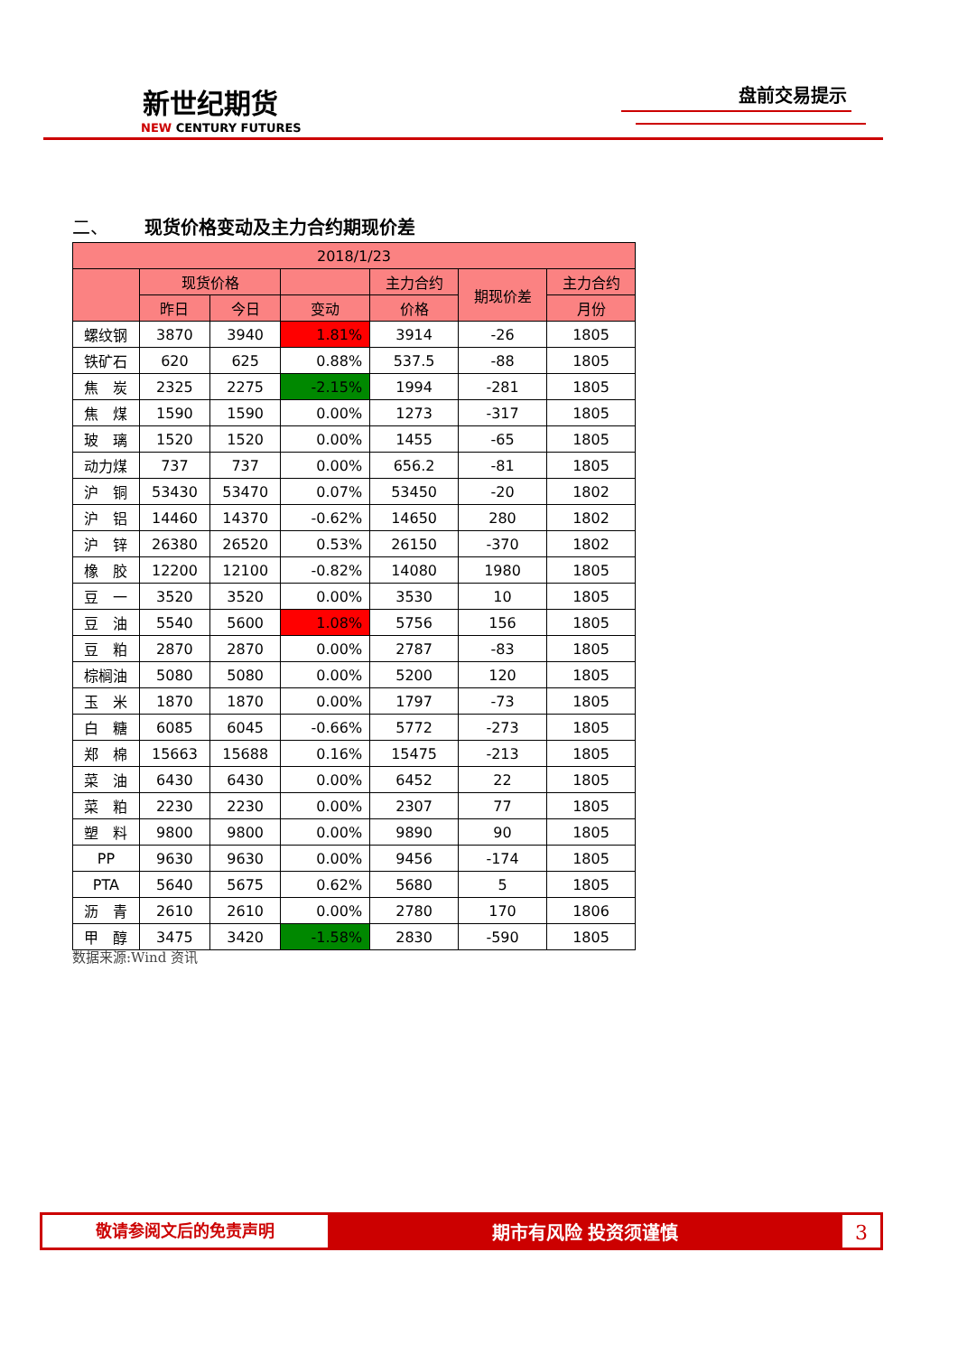盘前交易提示
新世纪期货
NEW CENTURY FUTURES
二、 现货价格变动及主力合约期现价差
| 2018/1/23 | | | | | | |
| --- | --- | --- | --- | --- | --- | --- |
| | 现货价格 | | | 主力合约 | 期现价差 | 主力合约 |
| | 昨日 | 今日 | 变动 | 价格 | | 月份 |
| 螺纹钢 | 3870 | 3940 | 1.81% | 3914 | -26 | 1805 |
| 铁矿石 | 620 | 625 | 0.88% | 537.5 | -88 | 1805 |
| 焦 炭 | 2325 | 2275 | -2.15% | 1994 | -281 | 1805 |
| 焦 煤 | 1590 | 1590 | 0.00% | 1273 | -317 | 1805 |
| 玻 璃 | 1520 | 1520 | 0.00% | 1455 | -65 | 1805 |
| 动力煤 | 737 | 737 | 0.00% | 656.2 | -81 | 1805 |
| 沪 铜 | 53430 | 53470 | 0.07% | 53450 | -20 | 1802 |
| 沪 铝 | 14460 | 14370 | -0.62% | 14650 | 280 | 1802 |
| 沪 锌 | 26380 | 26520 | 0.53% | 26150 | -370 | 1802 |
| 橡 胶 | 12200 | 12100 | -0.82% | 14080 | 1980 | 1805 |
| 豆 一 | 3520 | 3520 | 0.00% | 3530 | 10 | 1805 |
| 豆 油 | 5540 | 5600 | 1.08% | 5756 | 156 | 1805 |
| 豆 粕 | 2870 | 2870 | 0.00% | 2787 | -83 | 1805 |
| 棕榈油 | 5080 | 5080 | 0.00% | 5200 | 120 | 1805 |
| 玉 米 | 1870 | 1870 | 0.00% | 1797 | -73 | 1805 |
| 白 糖 | 6085 | 6045 | -0.66% | 5772 | -273 | 1805 |
| 郑 棉 | 15663 | 15688 | 0.16% | 15475 | -213 | 1805 |
| 菜 油 | 6430 | 6430 | 0.00% | 6452 | 22 | 1805 |
| 菜 粕 | 2230 | 2230 | 0.00% | 2307 | 77 | 1805 |
| 塑 料 | 9800 | 9800 | 0.00% | 9890 | 90 | 1805 |
| PP | 9630 | 9630 | 0.00% | 9456 | -174 | 1805 |
| PTA | 5640 | 5675 | 0.62% | 5680 | 5 | 1805 |
| 沥 青 | 2610 | 2610 | 0.00% | 2780 | 170 | 1806 |
| 甲 醇 | 3475 | 3420 | -1.58% | 2830 | -590 | 1805 |
数据来源:Wind 资讯
敬请参阅文后的免责声明
期市有风险 投资须谨慎
3